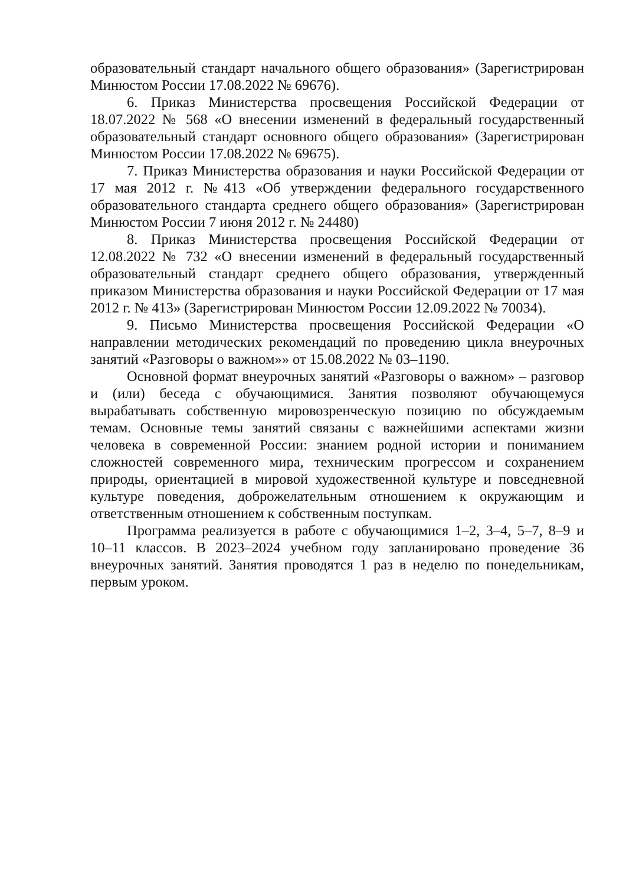образовательный стандарт начального общего образования» (Зарегистрирован Минюстом России 17.08.2022 № 69676).
6. Приказ Министерства просвещения Российской Федерации от 18.07.2022 № 568 «О внесении изменений в федеральный государственный образовательный стандарт основного общего образования» (Зарегистрирован Минюстом России 17.08.2022 № 69675).
7. Приказ Министерства образования и науки Российской Федерации от 17 мая 2012 г. №413 «Об утверждении федерального государственного образовательного стандарта среднего общего образования» (Зарегистрирован Минюстом России 7 июня 2012 г. № 24480)
8. Приказ Министерства просвещения Российской Федерации от 12.08.2022 № 732 «О внесении изменений в федеральный государственный образовательный стандарт среднего общего образования, утвержденный приказом Министерства образования и науки Российской Федерации от 17 мая 2012 г. № 413» (Зарегистрирован Минюстом России 12.09.2022 № 70034).
9. Письмо Министерства просвещения Российской Федерации «О направлении методических рекомендаций по проведению цикла внеурочных занятий «Разговоры о важном»» от 15.08.2022 № 03–1190.
Основной формат внеурочных занятий «Разговоры о важном» – разговор и (или) беседа с обучающимися. Занятия позволяют обучающемуся вырабатывать собственную мировозренческую позицию по обсуждаемым темам. Основные темы занятий связаны с важнейшими аспектами жизни человека в современной России: знанием родной истории и пониманием сложностей современного мира, техническим прогрессом и сохранением природы, ориентацией в мировой художественной культуре и повседневной культуре поведения, доброжелательным отношением к окружающим и ответственным отношением к собственным поступкам.
Программа реализуется в работе с обучающимися 1–2, 3–4, 5–7, 8–9 и 10–11 классов. В 2023–2024 учебном году запланировано проведение 36 внеурочных занятий. Занятия проводятся 1 раз в неделю по понедельникам, первым уроком.